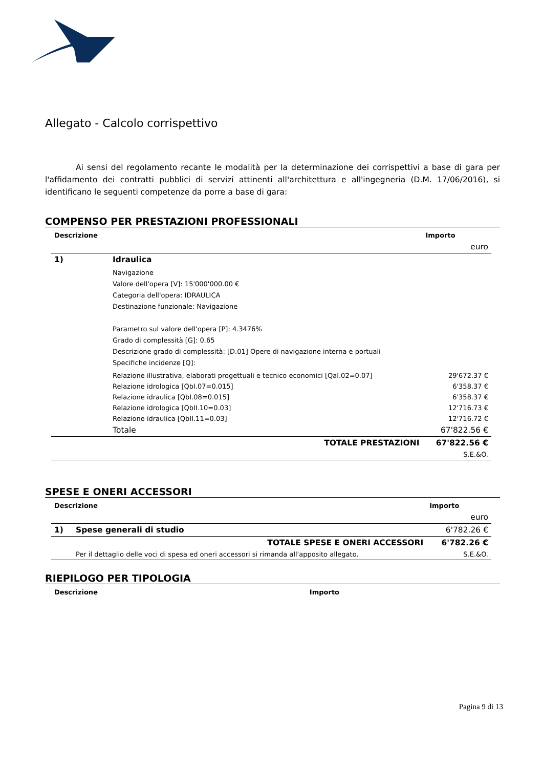Allegato - Calcolo corrispettivo
Ai sensi del regolamento recante le modalità per la determinazione dei corrispettivi a base di gara per l'affidamento dei contratti pubblici di servizi attinenti all'architettura e all'ingegneria (D.M. 17/06/2016), si identificano le seguenti competenze da porre a base di gara:
COMPENSO PER PRESTAZIONI PROFESSIONALI
| Descrizione | | | Importo |
| --- | --- | --- | --- |
| | | | euro |
| 1) | Idraulica | | |
| | Navigazione Valore dell'opera [V]: 15'000'000.00 € Categoria dell'opera: IDRAULICA Destinazione funzionale: Navigazione Parametro sul valore dell'opera [P]: 4.3476% Grado di complessità [G]: 0.65 Descrizione grado di complessità: [D.01] Opere di navigazione interna e portuali Specifiche incidenze [Q]: | | |
| | Relazione illustrativa, elaborati progettuali e tecnico economici [QaI.02=0.07] | | 29'672.37 € |
| | Relazione idrologica [QbI.07=0.015] | | 6'358.37 € |
| | Relazione idraulica [QbI.08=0.015] | | 6'358.37 € |
| | Relazione idrologica [QbII.10=0.03] | | 12'716.73 € |
| | Relazione idraulica [QbII.11=0.03] | | 12'716.72 € |
| | Totale | | 67'822.56 € |
| TOTALE PRESTAZIONI | | | 67'822.56 € |
| | | | S.E.&O. |
SPESE E ONERI ACCESSORI
| Descrizione | | | Importo |
| --- | --- | --- | --- |
| | | | euro |
| 1) | Spese generali di studio | | 6'782.26 € |
| TOTALE SPESE E ONERI ACCESSORI | | | 6'782.26 € |
| | Per il dettaglio delle voci di spesa ed oneri accessori si rimanda all'apposito allegato. | | S.E.&O. |
RIEPILOGO PER TIPOLOGIA
| Descrizione | Importo |
| --- | --- |
Pagina 9 di 13